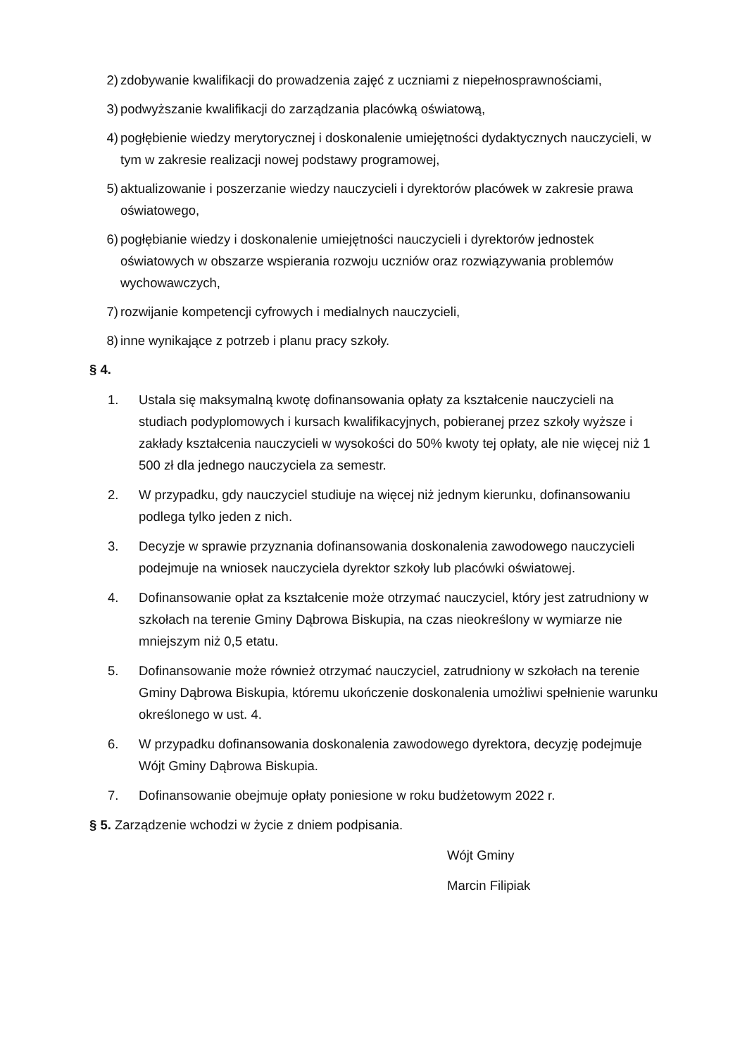2) zdobywanie kwalifikacji do prowadzenia zajęć z uczniami z niepełnosprawnościami,
3) podwyższanie kwalifikacji do zarządzania placówką oświatową,
4) pogłębienie wiedzy merytorycznej i doskonalenie umiejętności dydaktycznych nauczycieli, w tym w zakresie realizacji nowej podstawy programowej,
5) aktualizowanie i poszerzanie wiedzy nauczycieli i dyrektorów placówek w zakresie prawa oświatowego,
6) pogłębianie wiedzy i doskonalenie umiejętności nauczycieli i dyrektorów jednostek oświatowych w obszarze wspierania rozwoju uczniów oraz rozwiązywania problemów wychowawczych,
7) rozwijanie kompetencji cyfrowych i medialnych nauczycieli,
8) inne wynikające z potrzeb i planu pracy szkoły.
§ 4.
1. Ustala się maksymalną kwotę dofinansowania opłaty za kształcenie nauczycieli na studiach podyplomowych i kursach kwalifikacyjnych, pobieranej przez szkoły wyższe i zakłady kształcenia nauczycieli w wysokości do 50% kwoty tej opłaty, ale nie więcej niż 1 500 zł dla jednego nauczyciela za semestr.
2. W przypadku, gdy nauczyciel studiuje na więcej niż jednym kierunku, dofinansowaniu podlega tylko jeden z nich.
3. Decyzje w sprawie przyznania dofinansowania doskonalenia zawodowego nauczycieli podejmuje na wniosek nauczyciela dyrektor szkoły lub placówki oświatowej.
4. Dofinansowanie opłat za kształcenie może otrzymać nauczyciel, który jest zatrudniony w szkołach na terenie Gminy Dąbrowa Biskupia, na czas nieokreślony w wymiarze nie mniejszym niż 0,5 etatu.
5. Dofinansowanie może również otrzymać nauczyciel, zatrudniony w szkołach na terenie Gminy Dąbrowa Biskupia, któremu ukończenie doskonalenia umożliwi spełnienie warunku określonego w ust. 4.
6. W przypadku dofinansowania doskonalenia zawodowego dyrektora, decyzję podejmuje Wójt Gminy Dąbrowa Biskupia.
7. Dofinansowanie obejmuje opłaty poniesione w roku budżetowym 2022 r.
§ 5. Zarządzenie wchodzi w życie z dniem podpisania.
Wójt Gminy
Marcin Filipiak